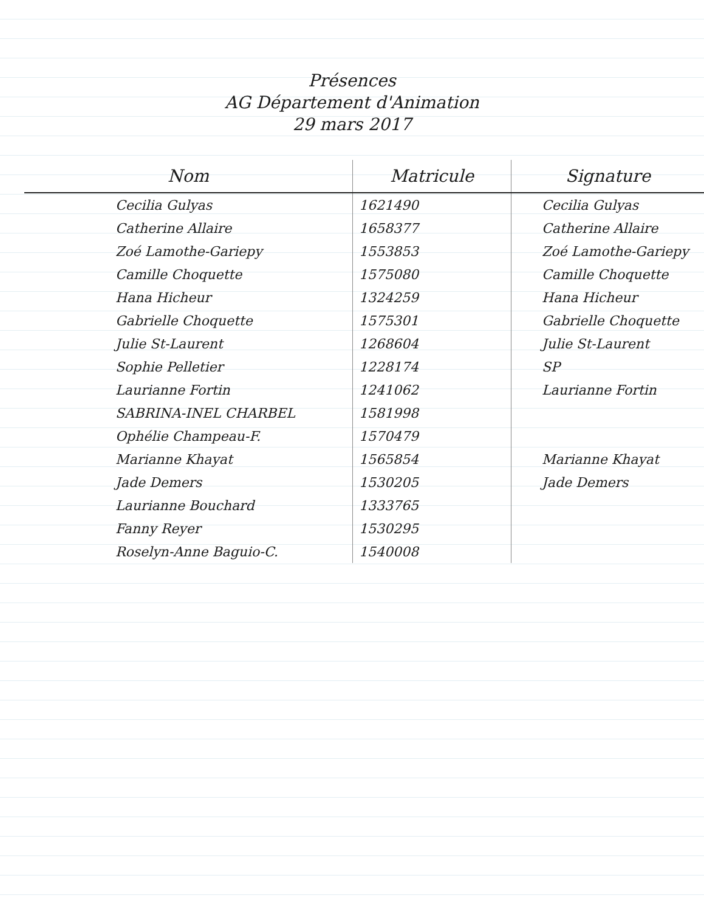Présences
AG Département d'Animation
29 mars 2017
| Nom | Matricule | Signature |
| --- | --- | --- |
| Cecilia Gulyas | 1621490 | Cecilia Gulyas |
| Catherine Allaire | 1658377 | Catherine Allaire |
| Zoé Lamothe-Gariepy | 1553853 | Zoé Lamothe-Gariepy |
| Camille Choquette | 1575080 | Camille Choquette |
| Hana Hicheur | 1324259 | Hana Hicheur |
| Gabrielle Choquette | 1575301 | Gabrielle Choquette |
| Julie St-Laurent | 1268604 | Julie St-Laurent |
| Sophie Pelletier | 1228174 | SP |
| Laurianne Fortin | 1241062 | Laurianne Fortin |
| SABRINA-INEL CHARBEL | 1581998 | |
| Ophélie Champeau-F. | 1570479 | |
| Marianne Khayat | 1565854 | Marianne Khayat |
| Jade Demers | 1530205 | Jade Demers |
| Laurianne Bouchard | 1333765 | |
| Fanny Reyer | 1530295 | |
| Roselyn-Anne Baguio-C. | 1540008 | |